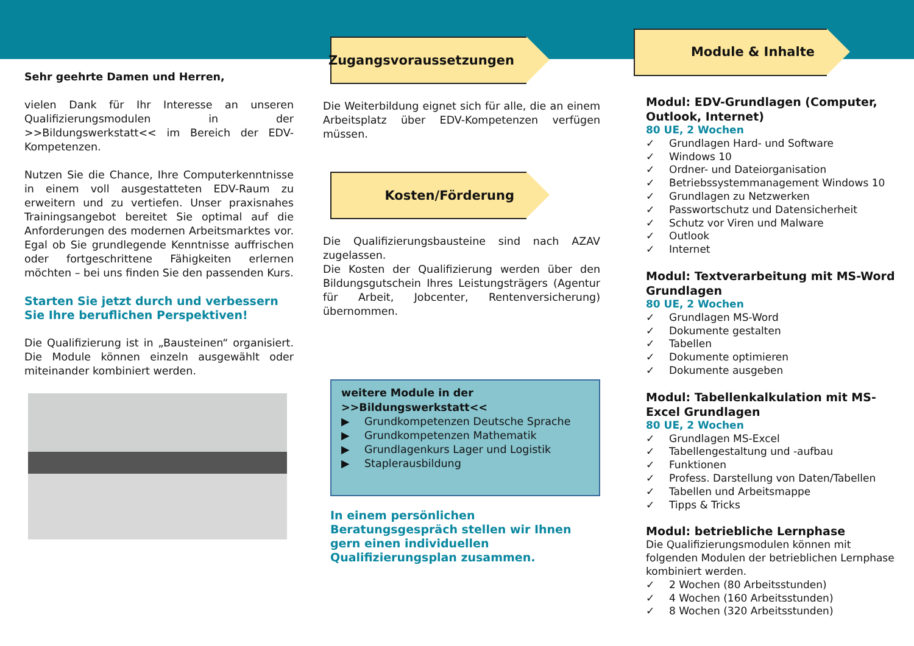Sehr geehrte Damen und Herren,
vielen Dank für Ihr Interesse an unseren Qualifizierungsmodulen in der >>Bildungswerkstatt<< im Bereich der EDV-Kompetenzen.
Nutzen Sie die Chance, Ihre Computerkenntnisse in einem voll ausgestatteten EDV-Raum zu erweitern und zu vertiefen. Unser praxisnahes Trainingsangebot bereitet Sie optimal auf die Anforderungen des modernen Arbeitsmarktes vor. Egal ob Sie grundlegende Kenntnisse auffrischen oder fortgeschrittene Fähigkeiten erlernen möchten – bei uns finden Sie den passenden Kurs.
Starten Sie jetzt durch und verbessern Sie Ihre beruflichen Perspektiven!
Die Qualifizierung ist in „Bausteinen“ organisiert. Die Module können einzeln ausgewählt oder miteinander kombiniert werden.
Zugangsvoraussetzungen
Die Weiterbildung eignet sich für alle, die an einem Arbeitsplatz über EDV-Kompetenzen verfügen müssen.
Kosten/Förderung
Die Qualifizierungsbausteine sind nach AZAV zugelassen.
Die Kosten der Qualifizierung werden über den Bildungsgutschein Ihres Leistungsträgers (Agentur für Arbeit, Jobcenter, Rentenversicherung) übernommen.
weitere Module in der >>Bildungswerkstatt<<
▶ Grundkompetenzen Deutsche Sprache
▶ Grundkompetenzen Mathematik
▶ Grundlagenkurs Lager und Logistik
▶ Staplerausbildung
In einem persönlichen Beratungsgespräch stellen wir Ihnen gern einen individuellen Qualifizierungsplan zusammen.
Module & Inhalte
Modul: EDV-Grundlagen (Computer, Outlook, Internet)
80 UE, 2 Wochen
✓ Grundlagen Hard- und Software
✓ Windows 10
✓ Ordner- und Dateiorganisation
✓ Betriebssystemmanagement Windows 10
✓ Grundlagen zu Netzwerken
✓ Passwortschutz und Datensicherheit
✓ Schutz vor Viren und Malware
✓ Outlook
✓ Internet
Modul: Textverarbeitung mit MS-Word Grundlagen
80 UE, 2 Wochen
✓ Grundlagen MS-Word
✓ Dokumente gestalten
✓ Tabellen
✓ Dokumente optimieren
✓ Dokumente ausgeben
Modul: Tabellenkalkulation mit MS-Excel Grundlagen
80 UE, 2 Wochen
✓ Grundlagen MS-Excel
✓ Tabellengestaltung und -aufbau
✓ Funktionen
✓ Profess. Darstellung von Daten/Tabellen
✓ Tabellen und Arbeitsmappe
✓ Tipps & Tricks
Modul: betriebliche Lernphase
Die Qualifizierungsmodulen können mit folgenden Modulen der betrieblichen Lernphase kombiniert werden.
✓ 2 Wochen (80 Arbeitsstunden)
✓ 4 Wochen (160 Arbeitsstunden)
✓ 8 Wochen (320 Arbeitsstunden)